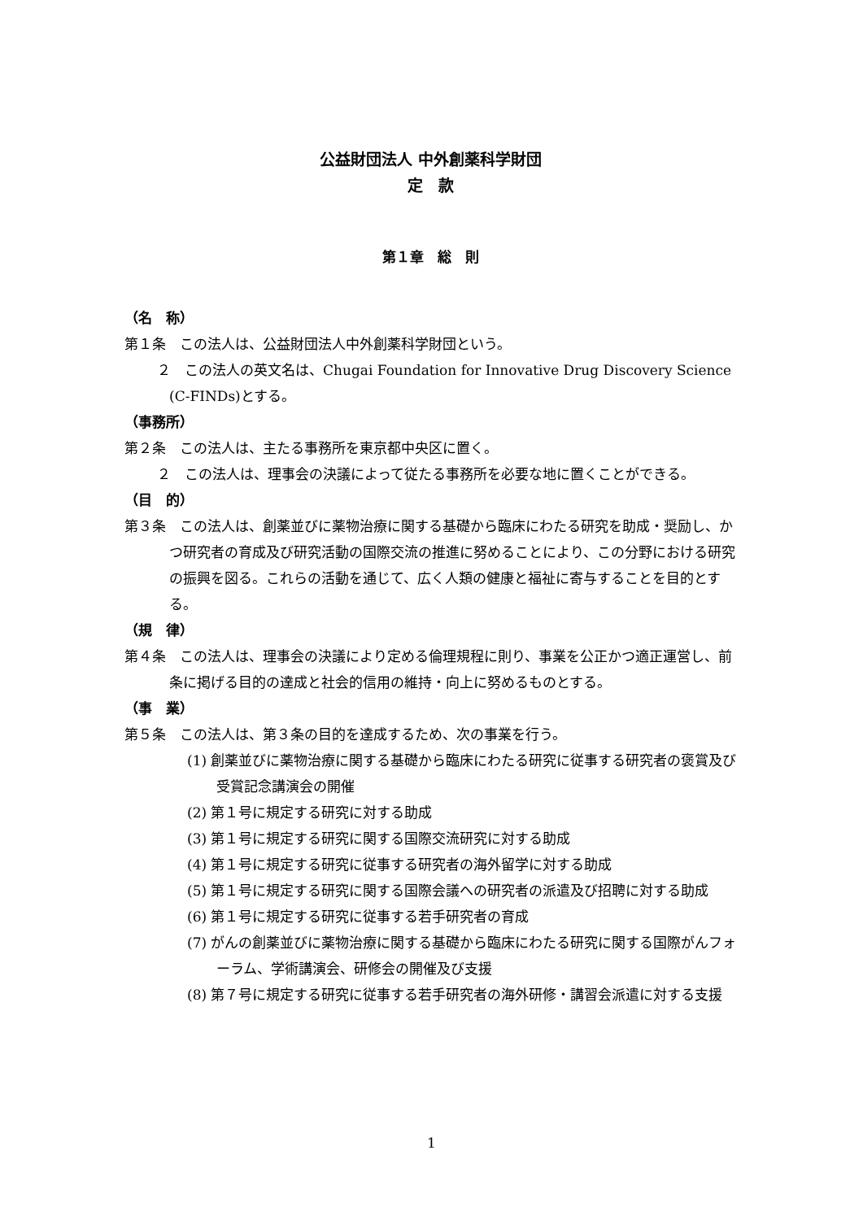公益財団法人 中外創薬科学財団
定　款
第１章　総　則
（名　称）
第１条　この法人は、公益財団法人中外創薬科学財団という。
２　この法人の英文名は、Chugai Foundation for Innovative Drug Discovery Science (C-FINDs)とする。
（事務所）
第２条　この法人は、主たる事務所を東京都中央区に置く。
２　この法人は、理事会の決議によって従たる事務所を必要な地に置くことができる。
（目　的）
第３条　この法人は、創薬並びに薬物治療に関する基礎から臨床にわたる研究を助成・奨励し、かつ研究者の育成及び研究活動の国際交流の推進に努めることにより、この分野における研究の振興を図る。これらの活動を通じて、広く人類の健康と福祉に寄与することを目的とする。
（規　律）
第４条　この法人は、理事会の決議により定める倫理規程に則り、事業を公正かつ適正運営し、前条に掲げる目的の達成と社会的信用の維持・向上に努めるものとする。
（事　業）
第５条　この法人は、第３条の目的を達成するため、次の事業を行う。
(1) 創薬並びに薬物治療に関する基礎から臨床にわたる研究に従事する研究者の褒賞及び受賞記念講演会の開催
(2) 第１号に規定する研究に対する助成
(3) 第１号に規定する研究に関する国際交流研究に対する助成
(4) 第１号に規定する研究に従事する研究者の海外留学に対する助成
(5) 第１号に規定する研究に関する国際会議への研究者の派遣及び招聘に対する助成
(6) 第１号に規定する研究に従事する若手研究者の育成
(7) がんの創薬並びに薬物治療に関する基礎から臨床にわたる研究に関する国際がんフォーラム、学術講演会、研修会の開催及び支援
(8) 第７号に規定する研究に従事する若手研究者の海外研修・講習会派遣に対する支援
1